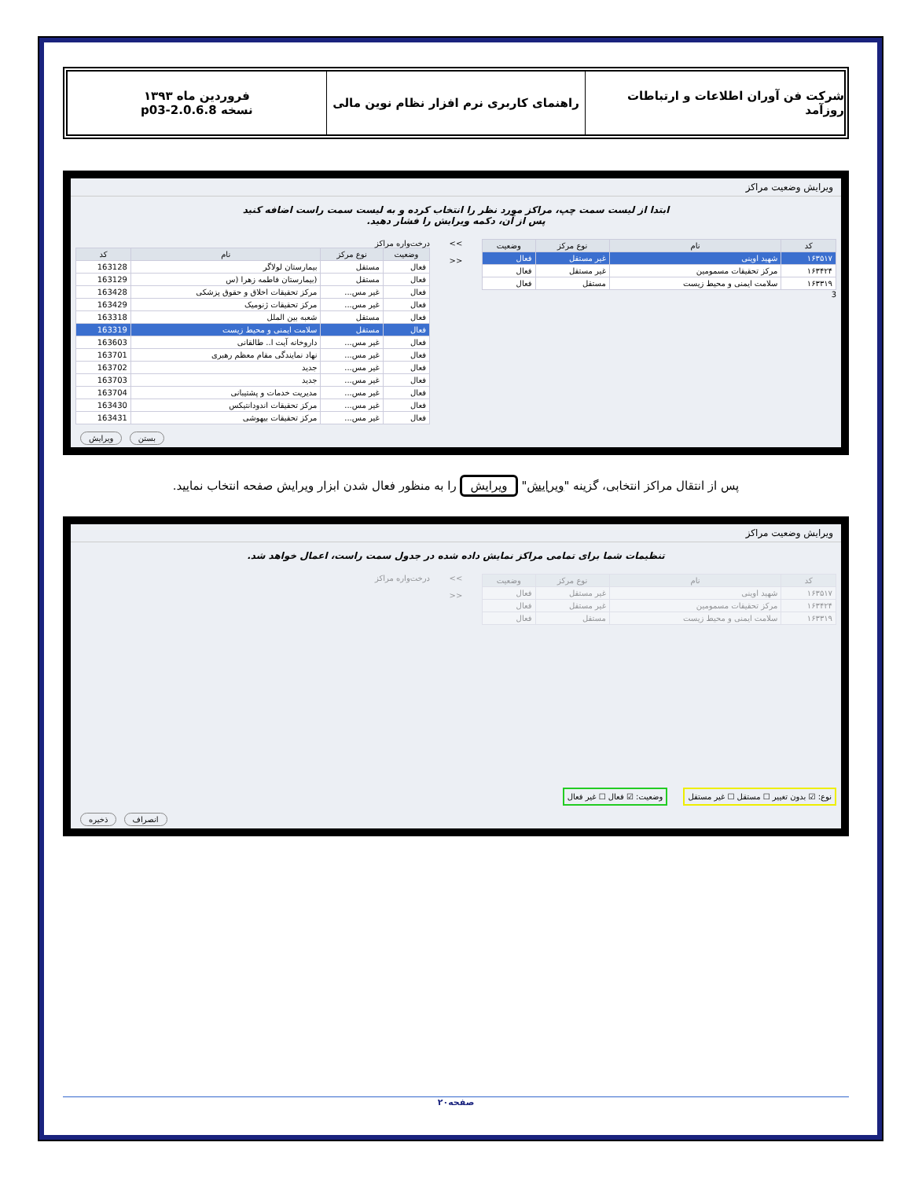شرکت فن آوران اطلاعات و ارتباطات روزآمد
راهنمای کاربری نرم افزار نظام نوین مالی
فروردین ماه ۱۳۹۳
نسخه 2.0.6.8-p03
ویرایش وضعیت مراکز
ابتدا از لیست سمت چپ، مراکز مورد نظر را انتخاب کرده و به لیست سمت راست اضافه کنید
پس از آن، دکمه ویرایش را فشار دهید.
| کد | نام | نوع مرکز | وضعیت |
| --- | --- | --- | --- |
| ۱۶۳۵۱۷ | شهید اوینی | غیر مستقل | فعال |
| ۱۶۳۴۲۴ | مرکز تحقیقات مسمومین | غیر مستقل | فعال |
| ۱۶۳۳۱۹ | سلامت ایمنی و محیط زیست | مستقل | فعال |
3
>>
<<
درخت‌واره مراکز
| وضعیت | نوع مرکز | نام | کد |
| --- | --- | --- | --- |
| فعال | مستقل | بیمارستان لولاگر | 163128 |
| فعال | مستقل | (بیمارستان فاطمه زهرا (س | 163129 |
| فعال | غیر مس... | مرکز تحقیقات اخلاق و حقوق پزشکی | 163428 |
| فعال | غیر مس... | مرکز تحقیقات ژنومیک | 163429 |
| فعال | مستقل | شعبه بین الملل | 163318 |
| فعال | مستقل | سلامت ایمنی و محیط زیست | 163319 |
| فعال | غیر مس... | داروخانه آیت ا.. طالقانی | 163603 |
| فعال | غیر مس... | نهاد نمایندگی مقام معظم رهبری | 163701 |
| فعال | غیر مس... | جدید | 163702 |
| فعال | غیر مس... | جدید | 163703 |
| فعال | غیر مس... | مدیریت خدمات و پشتیبانی | 163704 |
| فعال | غیر مس... | مرکز تحقیقات اندودانتیکس | 163430 |
| فعال | غیر مس... | مرکز تحقیقات بیهوشی | 163431 |
بستن ویرایش
پس از انتقال مراکز انتخابی، گزینه "ویرایش" ویرایش را به منظور فعال شدن ابزار ویرایش صفحه انتخاب نمایید.
ویرایش وضعیت مراکز
تنظیمات شما برای تمامی مراکز نمایش داده شده در جدول سمت راست، اعمال خواهد شد.
| کد | نام | نوع مرکز | وضعیت |
| --- | --- | --- | --- |
| ۱۶۳۵۱۷ | شهید اوینی | غیر مستقل | فعال |
| ۱۶۳۴۲۴ | مرکز تحقیقات مسمومین | غیر مستقل | فعال |
| ۱۶۳۳۱۹ | سلامت ایمنی و محیط زیست | مستقل | فعال |
>>
<<
درخت‌واره مراکز
نوع: ☑ بدون تغییر ☐ مستقل ☐ غیر مستقل وضعیت: ☑ فعال ☐ غیر فعال
انصراف ذخیره
صفحه۲۰